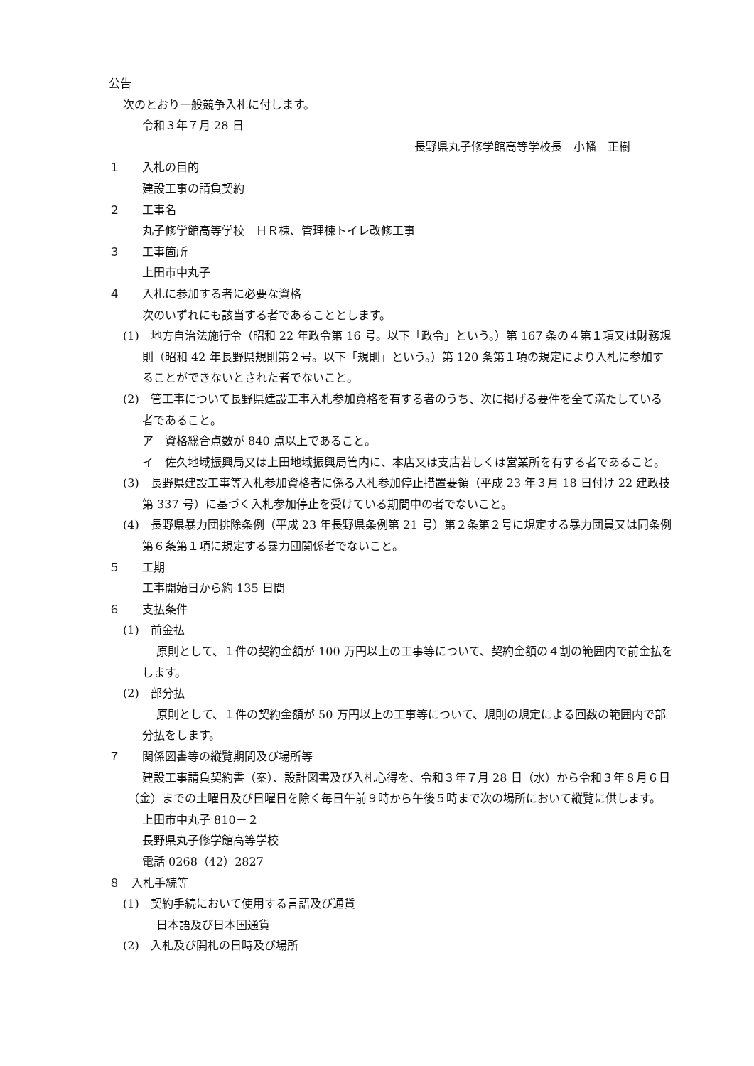公告
次のとおり一般競争入札に付します。
令和３年７月 28 日
長野県丸子修学館高等学校長　小幡　正樹
１ 入札の目的
建設工事の請負契約
２ 工事名
丸子修学館高等学校　ＨＲ棟、管理棟トイレ改修工事
３ 工事箇所
上田市中丸子
４ 入札に参加する者に必要な資格
次のいずれにも該当する者であることとします。
(1)　地方自治法施行令（昭和 22 年政令第 16 号。以下「政令」という。）第 167 条の４第１項又は財務規則（昭和 42 年長野県規則第２号。以下「規則」という。）第 120 条第１項の規定により入札に参加することができないとされた者でないこと。
(2)　管工事について長野県建設工事入札参加資格を有する者のうち、次に掲げる要件を全て満たしている者であること。
ア　資格総合点数が 840 点以上であること。
イ　佐久地域振興局又は上田地域振興局管内に、本店又は支店若しくは営業所を有する者であること。
(3)　長野県建設工事等入札参加資格者に係る入札参加停止措置要領（平成 23 年３月 18 日付け 22 建政技第 337 号）に基づく入札参加停止を受けている期間中の者でないこと。
(4)　長野県暴力団排除条例（平成 23 年長野県条例第 21 号）第２条第２号に規定する暴力団員又は同条例第６条第１項に規定する暴力団関係者でないこと。
５ 工期
工事開始日から約 135 日間
６ 支払条件
(1)　前金払
原則として、１件の契約金額が 100 万円以上の工事等について、契約金額の４割の範囲内で前金払をします。
(2)　部分払
原則として、１件の契約金額が 50 万円以上の工事等について、規則の規定による回数の範囲内で部分払をします。
７ 関係図書等の縦覧期間及び場所等
建設工事請負契約書（案）、設計図書及び入札心得を、令和３年７月 28 日（水）から令和３年８月６日（金）までの土曜日及び日曜日を除く毎日午前９時から午後５時まで次の場所において縦覧に供します。
上田市中丸子 810－２
長野県丸子修学館高等学校
電話 0268（42）2827
８　入札手続等
(1)　契約手続において使用する言語及び通貨
日本語及び日本国通貨
(2)　入札及び開札の日時及び場所